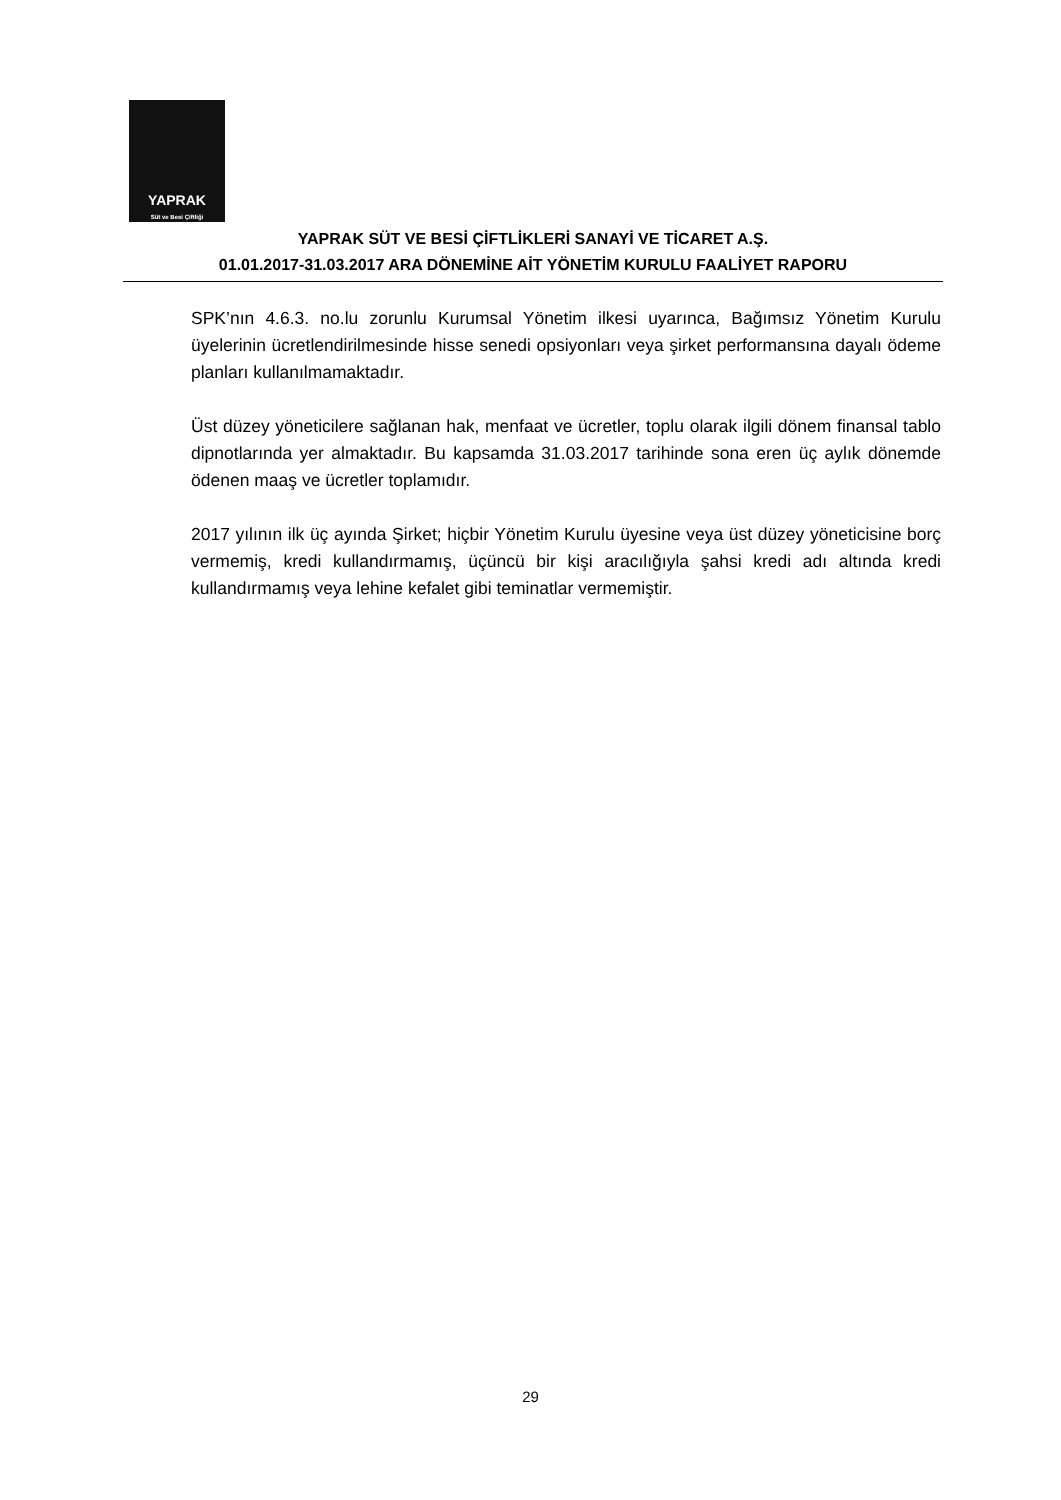YAPRAK
Süt ve Besi Çiftliği
YAPRAK SÜT VE BESİ ÇİFTLİKLERİ SANAYİ VE TİCARET A.Ş.
01.01.2017-31.03.2017 ARA DÖNEMİNE AİT YÖNETİM KURULU FAALİYET RAPORU
SPK’nın 4.6.3. no.lu zorunlu Kurumsal Yönetim ilkesi uyarınca, Bağımsız Yönetim Kurulu üyelerinin ücretlendirilmesinde hisse senedi opsiyonları veya şirket performansına dayalı ödeme planları kullanılmamaktadır.
Üst düzey yöneticilere sağlanan hak, menfaat ve ücretler, toplu olarak ilgili dönem finansal tablo dipnotlarında yer almaktadır. Bu kapsamda 31.03.2017 tarihinde sona eren üç aylık dönemde ödenen maaş ve ücretler toplamıdır.
2017 yılının ilk üç ayında Şirket; hiçbir Yönetim Kurulu üyesine veya üst düzey yöneticisine borç vermemiş, kredi kullandırmamış, üçüncü bir kişi aracılığıyla şahsi kredi adı altında kredi kullandırmamış veya lehine kefalet gibi teminatlar vermemiştir.
29